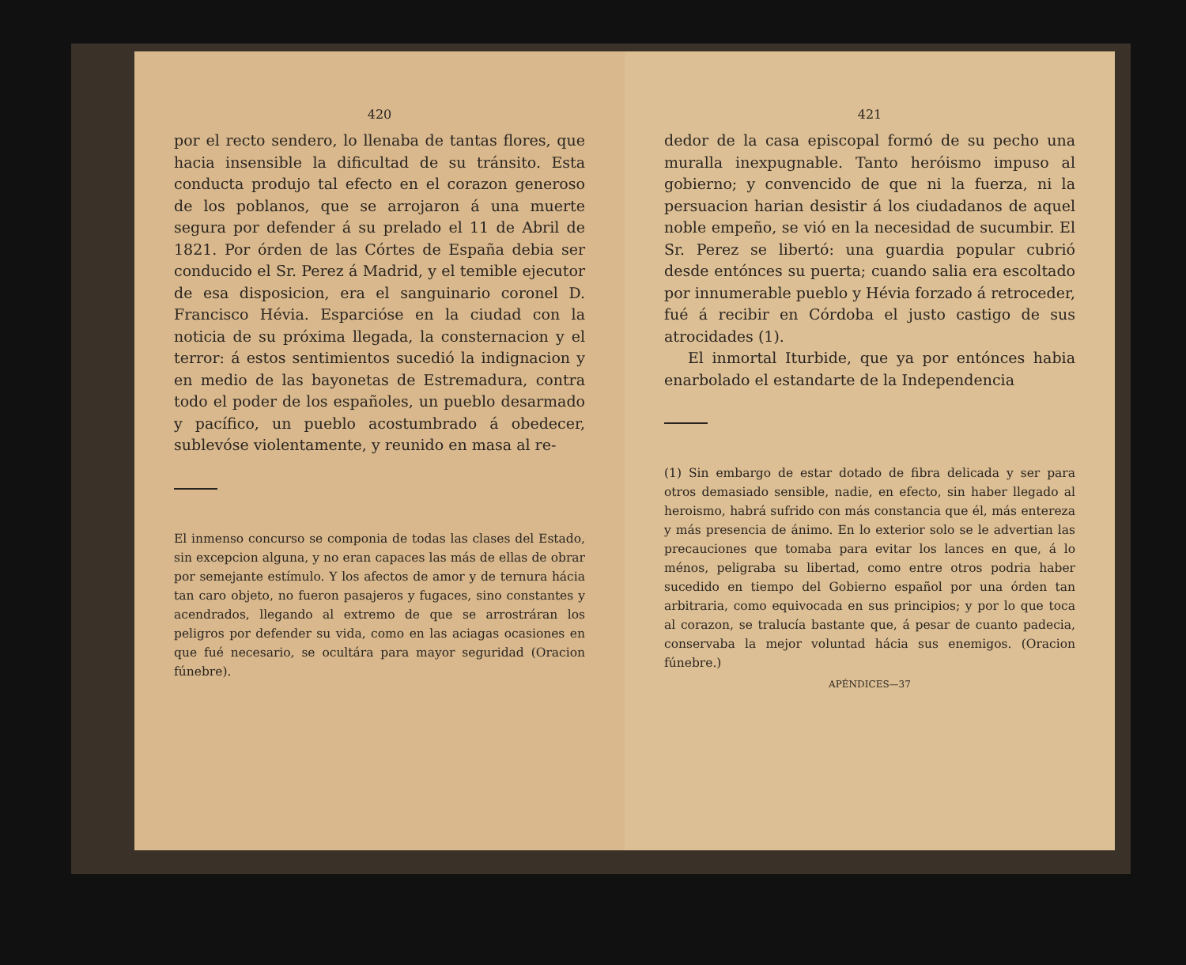420
por el recto sendero, lo llenaba de tantas flores, que hacia insensible la dificultad de su tránsito. Esta conducta produjo tal efecto en el corazon generoso de los poblanos, que se arrojaron á una muerte segura por defender á su prelado el 11 de Abril de 1821. Por órden de las Córtes de España debia ser conducido el Sr. Perez á Madrid, y el temible ejecutor de esa disposicion, era el sanguinario coronel D. Francisco Hévia. Esparcióse en la ciudad con la noticia de su próxima llegada, la consternacion y el terror: á estos sentimientos sucedió la indignacion y en medio de las bayonetas de Estremadura, contra todo el poder de los españoles, un pueblo desarmado y pacífico, un pueblo acostumbrado á obedecer, sublevóse violentamente, y reunido en masa al re-
El inmenso concurso se componia de todas las clases del Estado, sin excepcion alguna, y no eran capaces las más de ellas de obrar por semejante estímulo. Y los afectos de amor y de ternura hácia tan caro objeto, no fueron pasajeros y fugaces, sino constantes y acendrados, llegando al extremo de que se arrostráran los peligros por defender su vida, como en las aciagas ocasiones en que fué necesario, se ocultára para mayor seguridad (Oracion fúnebre).
421
dedor de la casa episcopal formó de su pecho una muralla inexpugnable. Tanto heróismo impuso al gobierno; y convencido de que ni la fuerza, ni la persuacion harian desistir á los ciudadanos de aquel noble empeño, se vió en la necesidad de sucumbir. El Sr. Perez se libertó: una guardia popular cubrió desde entónces su puerta; cuando salia era escoltado por innumerable pueblo y Hévia forzado á retroceder, fué á recibir en Córdoba el justo castigo de sus atrocidades (1).
El inmortal Iturbide, que ya por entónces habia enarbolado el estandarte de la Independencia
(1) Sin embargo de estar dotado de fibra delicada y ser para otros demasiado sensible, nadie, en efecto, sin haber llegado al heroismo, habrá sufrido con más constancia que él, más entereza y más presencia de ánimo. En lo exterior solo se le advertian las precauciones que tomaba para evitar los lances en que, á lo ménos, peligraba su libertad, como entre otros podria haber sucedido en tiempo del Gobierno español por una órden tan arbitraria, como equivocada en sus principios; y por lo que toca al corazon, se tralucía bastante que, á pesar de cuanto padecia, conservaba la mejor voluntad hácia sus enemigos. (Oracion fúnebre.)
APÉNDICES—37